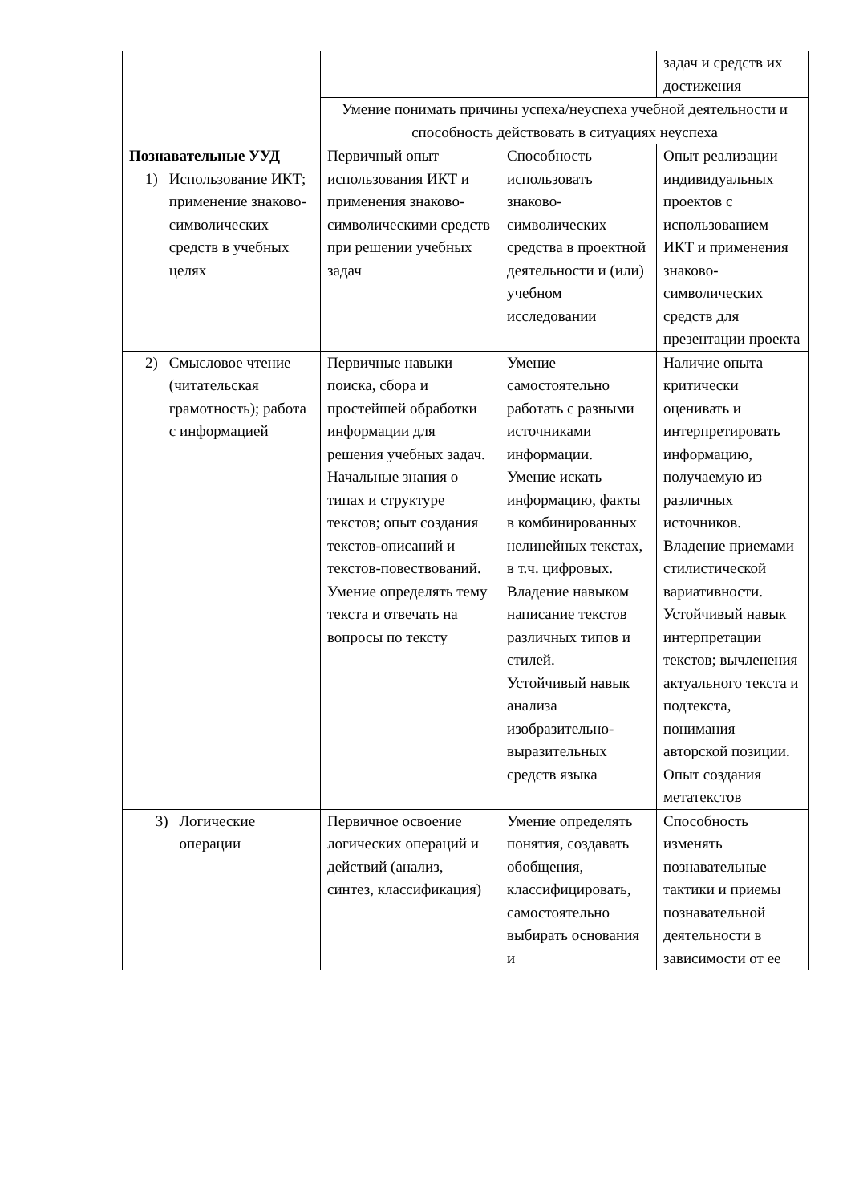| | | | задач и средств их достижения |
| | Умение понимать причины успеха/неуспеха учебной деятельности и способность действовать в ситуациях неуспеха | | |
| Познавательные УУД 1) Использование ИКТ; применение знаково-символических средств в учебных целях | Первичный опыт использования ИКТ и применения знаково-символическими средств при решении учебных задач | Способность использовать знаково-символических средства в проектной деятельности и (или) учебном исследовании | Опыт реализации индивидуальных проектов с использованием ИКТ и применения знаково-символических средств для презентации проекта |
| 2) Смысловое чтение (читательская грамотность); работа с информацией | Первичные навыки поиска, сбора и простейшей обработки информации для решения учебных задач. Начальные знания о типах и структуре текстов; опыт создания текстов-описаний и текстов-повествований. Умение определять тему текста и отвечать на вопросы по тексту | Умение самостоятельно работать с разными источниками информации. Умение искать информацию, факты в комбинированных нелинейных текстах, в т.ч. цифровых. Владение навыком написание текстов различных типов и стилей. Устойчивый навык анализа изобразительно-выразительных средств языка | Наличие опыта критически оценивать и интерпретировать информацию, получаемую из различных источников. Владение приемами стилистической вариативности. Устойчивый навык интерпретации текстов; вычленения актуального текста и подтекста, понимания авторской позиции. Опыт создания метатекстов |
| 3) Логические операции | Первичное освоение логических операций и действий (анализ, синтез, классификация) | Умение определять понятия, создавать обобщения, классифицировать, самостоятельно выбирать основания и | Способность изменять познавательные тактики и приемы познавательной деятельности в зависимости от ее |